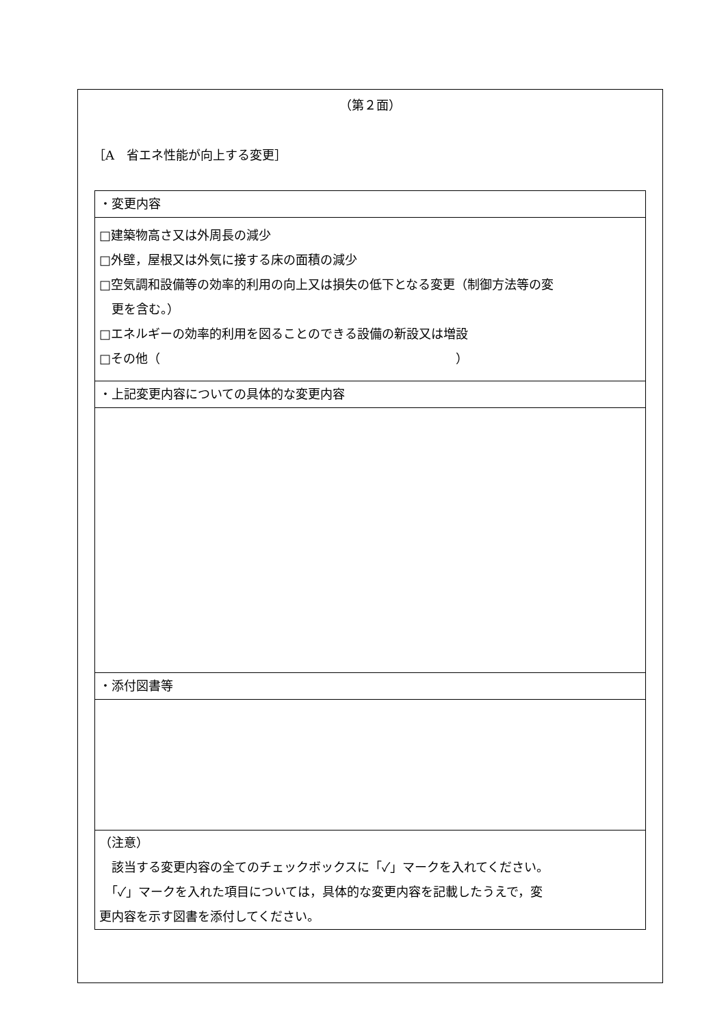（第２面）
［A　省エネ性能が向上する変更］
| ・変更内容 |
| □建築物高さ又は外周長の減少 □外壁，屋根又は外気に接する床の面積の減少 □空気調和設備等の効率的利用の向上又は損失の低下となる変更（制御方法等の変 更を含む。） □エネルギーの効率的利用を図ることのできる設備の新設又は増設 □その他（ ） |
| ・上記変更内容についての具体的な変更内容 |
| ・添付図書等 |
| （注意） 該当する変更内容の全てのチェックボックスに「✓」マークを入れてください。 「✓」マークを入れた項目については，具体的な変更内容を記載したうえで，変 更内容を示す図書を添付してください。 |